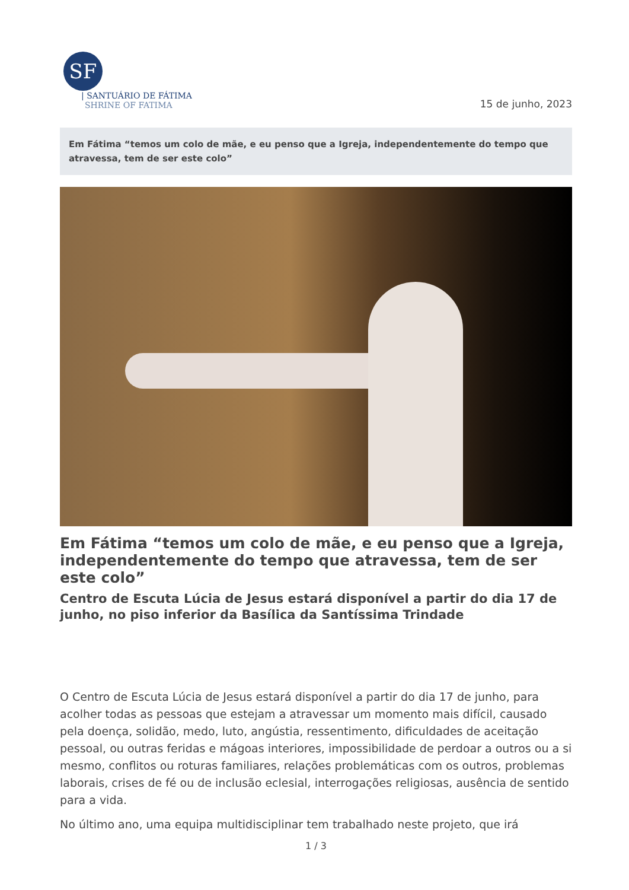SF
| SANTUÁRIO DE FÁTIMA
SHRINE OF FATIMA
15 de junho, 2023
Em Fátima “temos um colo de mãe, e eu penso que a Igreja, independentemente do tempo que atravessa, tem de ser este colo”
Em Fátima “temos um colo de mãe, e eu penso que a Igreja, independentemente do tempo que atravessa, tem de ser este colo”
Centro de Escuta Lúcia de Jesus estará disponível a partir do dia 17 de junho, no piso inferior da Basílica da Santíssima Trindade
O Centro de Escuta Lúcia de Jesus estará disponível a partir do dia 17 de junho, para acolher todas as pessoas que estejam a atravessar um momento mais difícil, causado pela doença, solidão, medo, luto, angústia, ressentimento, dificuldades de aceitação pessoal, ou outras feridas e mágoas interiores, impossibilidade de perdoar a outros ou a si mesmo, conflitos ou roturas familiares, relações problemáticas com os outros, problemas laborais, crises de fé ou de inclusão eclesial, interrogações religiosas, ausência de sentido para a vida.
No último ano, uma equipa multidisciplinar tem trabalhado neste projeto, que irá
1 / 3